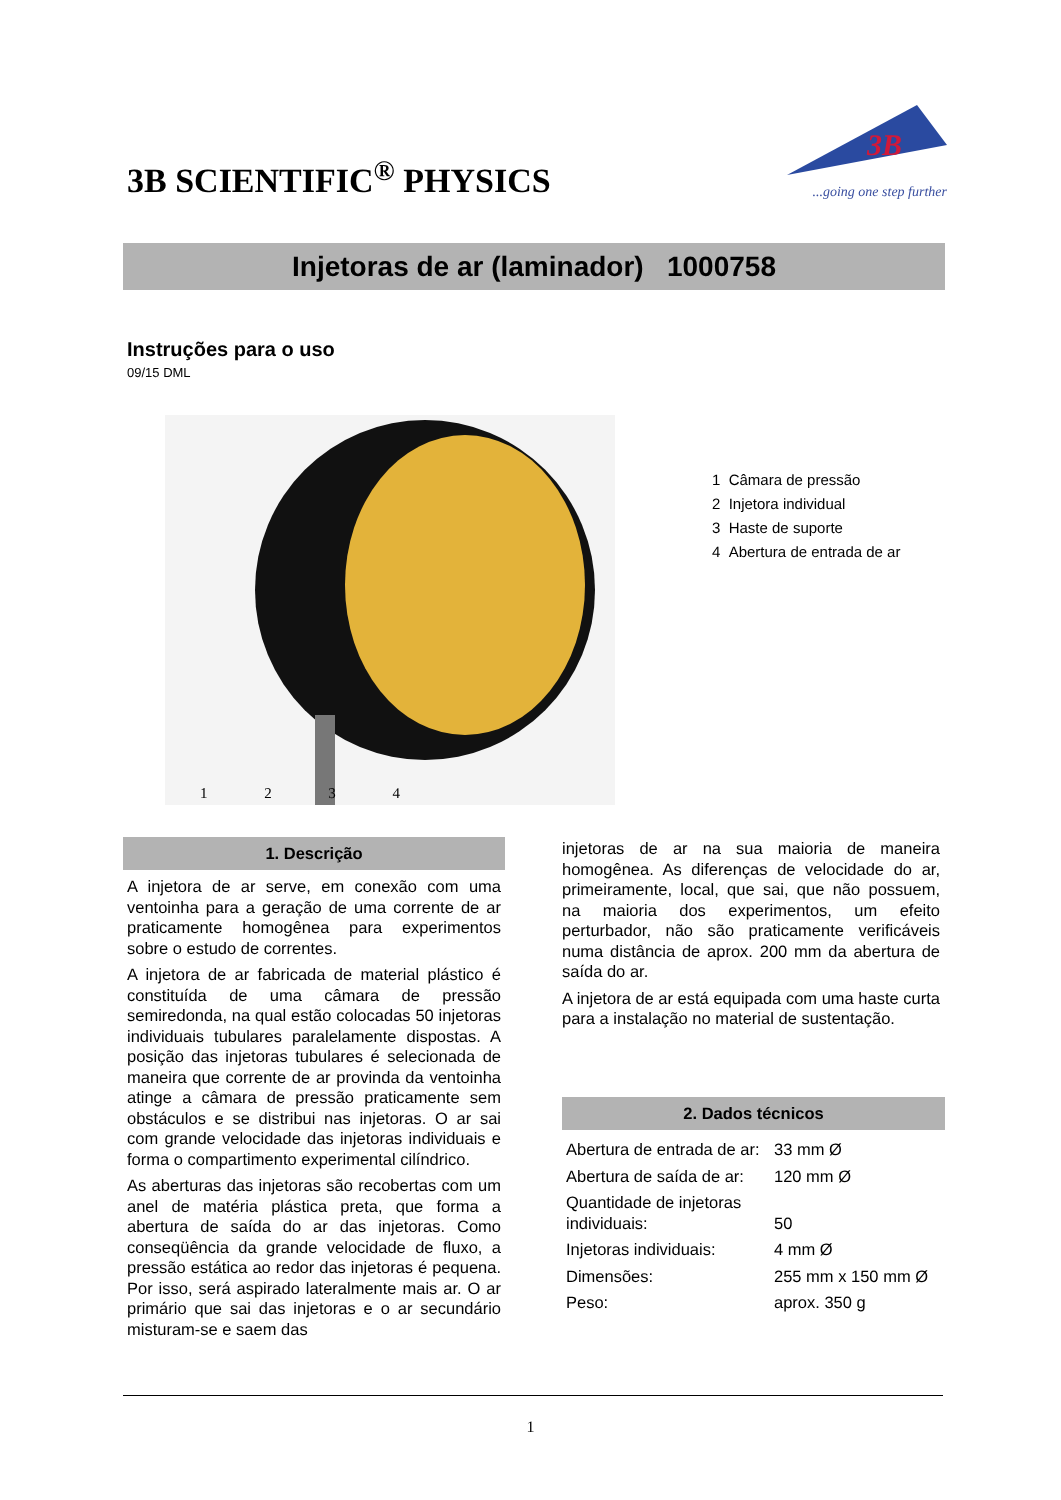3B SCIENTIFIC<sup>®</sup> PHYSICS
3B
...going one step further
Injetoras de ar (laminador) 1000758
Instruções para o uso
09/15 DML
1234
1 Câmara de pressão
2 Injetora individual
3 Haste de suporte
4 Abertura de entrada de ar
1. Descrição
A injetora de ar serve, em conexão com uma ventoinha para a geração de uma corrente de ar praticamente homogênea para experimentos sobre o estudo de correntes.
A injetora de ar fabricada de material plástico é constituída de uma câmara de pressão semiredonda, na qual estão colocadas 50 injetoras individuais tubulares paralelamente dispostas. A posição das injetoras tubulares é selecionada de maneira que corrente de ar provinda da ventoinha atinge a câmara de pressão praticamente sem obstáculos e se distribui nas injetoras. O ar sai com grande velocidade das injetoras individuais e forma o compartimento experimental cilíndrico.
As aberturas das injetoras são recobertas com um anel de matéria plástica preta, que forma a abertura de saída do ar das injetoras. Como conseqüência da grande velocidade de fluxo, a pressão estática ao redor das injetoras é pequena. Por isso, será aspirado lateralmente mais ar. O ar primário que sai das injetoras e o ar secundário misturam-se e saem das
injetoras de ar na sua maioria de maneira homogênea. As diferenças de velocidade do ar, primeiramente, local, que sai, que não possuem, na maioria dos experimentos, um efeito perturbador, não são praticamente verificáveis numa distância de aprox. 200 mm da abertura de saída do ar.
A injetora de ar está equipada com uma haste curta para a instalação no material de sustentação.
2. Dados técnicos
| Abertura de entrada de ar: | 33 mm Ø |
| Abertura de saída de ar: | 120 mm Ø |
| Quantidade de injetoras individuais: | 50 |
| Injetoras individuais: | 4 mm Ø |
| Dimensões: | 255 mm x 150 mm Ø |
| Peso: | aprox. 350 g |
1